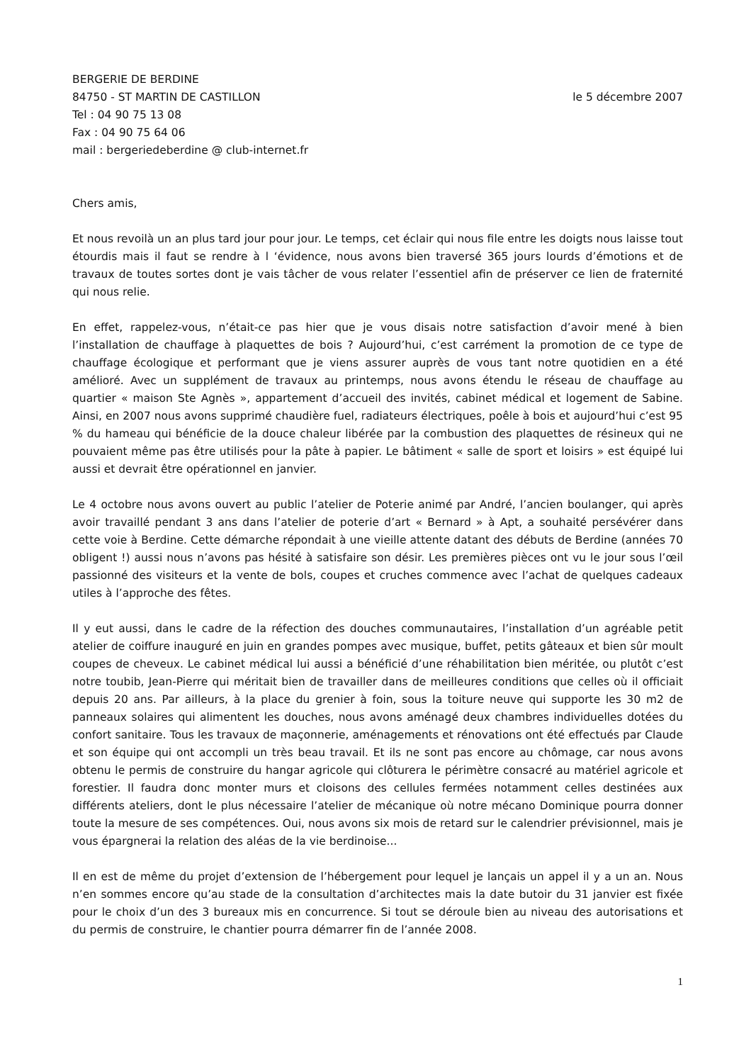BERGERIE DE BERDINE
84750 - ST MARTIN DE CASTILLON
Tel : 04 90 75 13 08
Fax : 04 90 75 64 06
mail : bergeriedeberdine @ club-internet.fr
le 5 décembre 2007
Chers amis,
Et nous revoilà un an plus tard jour pour jour. Le temps, cet éclair qui nous file entre les doigts nous laisse tout étourdis mais il faut se rendre à l ‘évidence, nous avons bien traversé 365 jours lourds d’émotions et de travaux de toutes sortes dont je vais tâcher de vous relater l’essentiel afin de préserver ce lien de fraternité qui nous relie.
En effet, rappelez-vous, n’était-ce pas hier que je vous disais notre satisfaction d’avoir mené à bien l’installation de chauffage à plaquettes de bois ? Aujourd’hui, c’est carrément la promotion de ce type de chauffage écologique et performant que je viens assurer auprès de vous tant notre quotidien en a été amélioré. Avec un supplément de travaux au printemps, nous avons étendu le réseau de chauffage au quartier « maison Ste Agnès », appartement d’accueil des invités, cabinet médical et logement de Sabine. Ainsi, en 2007 nous avons supprimé chaudière fuel, radiateurs électriques, poêle à bois et aujourd’hui c’est 95 % du hameau qui bénéficie de la douce chaleur libérée par la combustion des plaquettes de résineux qui ne pouvaient même pas être utilisés pour la pâte à papier. Le bâtiment « salle de sport et loisirs » est équipé lui aussi et devrait être opérationnel en janvier.
Le 4 octobre nous avons ouvert au public l’atelier de Poterie animé par André, l’ancien boulanger, qui après avoir travaillé pendant 3 ans dans l’atelier de poterie d’art « Bernard » à Apt, a souhaité persévérer dans cette voie à Berdine. Cette démarche répondait à une vieille attente datant des débuts de Berdine (années 70 obligent !) aussi nous n’avons pas hésité à satisfaire son désir. Les premières pièces ont vu le jour sous l’œil passionné des visiteurs et la vente de bols, coupes et cruches commence avec l’achat de quelques cadeaux utiles à l’approche des fêtes.
Il y eut aussi, dans le cadre de la réfection des douches communautaires, l’installation d’un agréable petit atelier de coiffure inauguré en juin en grandes pompes avec musique, buffet, petits gâteaux et bien sûr moult coupes de cheveux. Le cabinet médical lui aussi a bénéficié d’une réhabilitation bien méritée, ou plutôt c’est notre toubib, Jean-Pierre qui méritait bien de travailler dans de meilleures conditions que celles où il officiait depuis 20 ans. Par ailleurs, à la place du grenier à foin, sous la toiture neuve qui supporte les 30 m2 de panneaux solaires qui alimentent les douches, nous avons aménagé deux chambres individuelles dotées du confort sanitaire. Tous les travaux de maçonnerie, aménagements et rénovations ont été effectués par Claude et son équipe qui ont accompli un très beau travail. Et ils ne sont pas encore au chômage, car nous avons obtenu le permis de construire du hangar agricole qui clôturera le périmètre consacré au matériel agricole et forestier. Il faudra donc monter murs et cloisons des cellules fermées notamment celles destinées aux différents ateliers, dont le plus nécessaire l’atelier de mécanique où notre mécano Dominique pourra donner toute la mesure de ses compétences. Oui, nous avons six mois de retard sur le calendrier prévisionnel, mais je vous épargnerai la relation des aléas de la vie berdinoise...
Il en est de même du projet d’extension de l’hébergement pour lequel je lançais un appel il y a un an. Nous n’en sommes encore qu’au stade de la consultation d’architectes mais la date butoir du 31 janvier est fixée pour le choix d’un des 3 bureaux mis en concurrence. Si tout se déroule bien au niveau des autorisations et du permis de construire, le chantier pourra démarrer fin de l’année 2008.
1